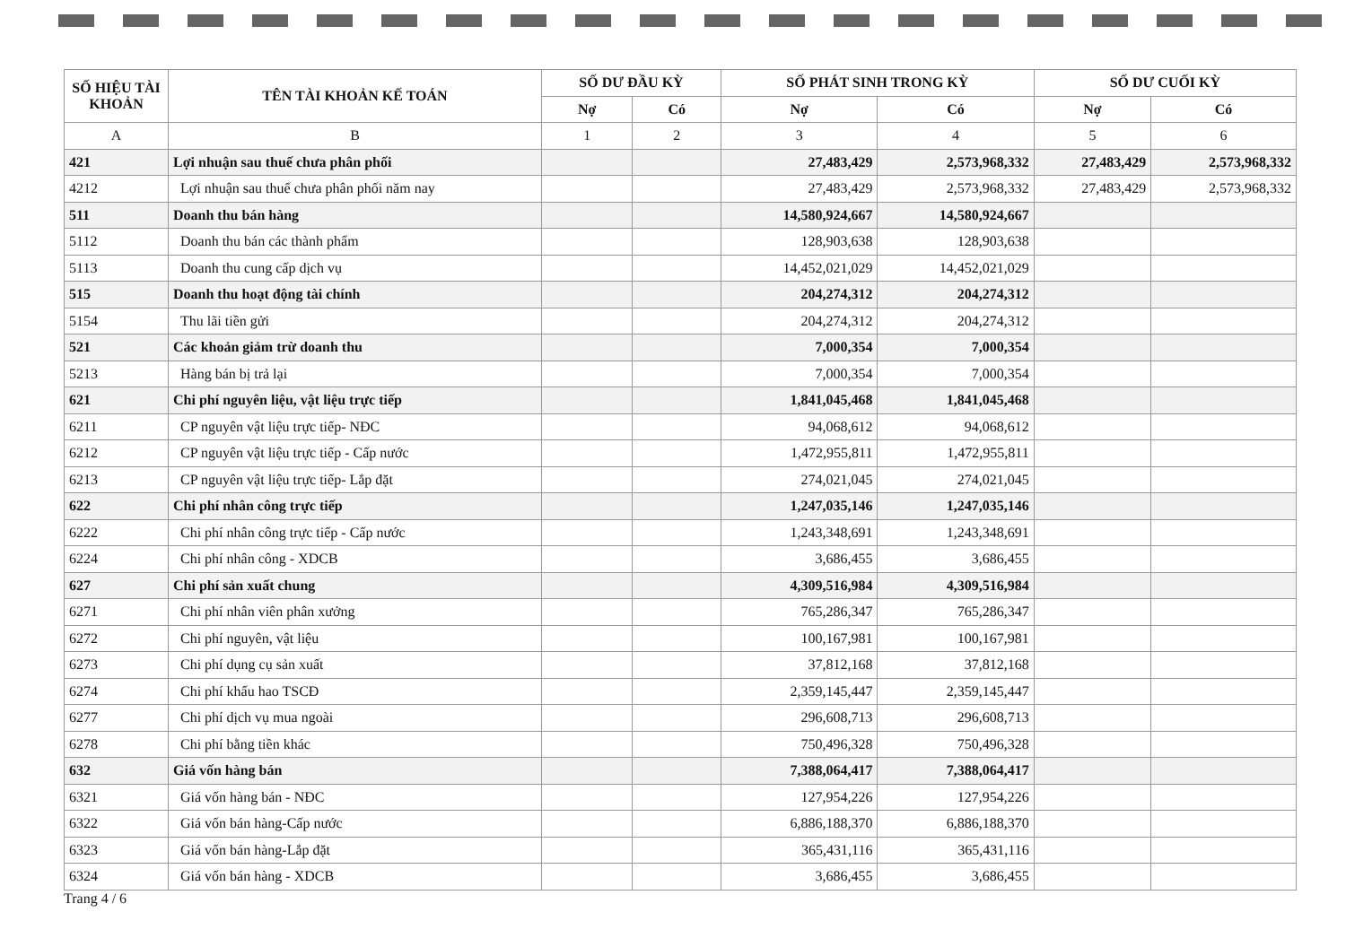| SỐ HIỆU TÀI KHOẢN | TÊN TÀI KHOẢN KẾ TOÁN | SỐ DƯ ĐẦU KỲ | | SỐ PHÁT SINH TRONG KỲ | | SỐ DƯ CUỐI KỲ | |
| --- | --- | --- | --- | --- | --- | --- | --- |
| | | Nợ | Có | Nợ | Có | Nợ | Có |
| A | B | 1 | 2 | 3 | 4 | 5 | 6 |
| 421 | Lợi nhuận sau thuế chưa phân phối | | | 27,483,429 | 2,573,968,332 | 27,483,429 | 2,573,968,332 |
| 4212 | Lợi nhuận sau thuế chưa phân phối năm nay | | | 27,483,429 | 2,573,968,332 | 27,483,429 | 2,573,968,332 |
| 511 | Doanh thu bán hàng | | | 14,580,924,667 | 14,580,924,667 | | |
| 5112 | Doanh thu bán các thành phẩm | | | 128,903,638 | 128,903,638 | | |
| 5113 | Doanh thu cung cấp dịch vụ | | | 14,452,021,029 | 14,452,021,029 | | |
| 515 | Doanh thu hoạt động tài chính | | | 204,274,312 | 204,274,312 | | |
| 5154 | Thu lãi tiền gửi | | | 204,274,312 | 204,274,312 | | |
| 521 | Các khoản giảm trừ doanh thu | | | 7,000,354 | 7,000,354 | | |
| 5213 | Hàng bán bị trả lại | | | 7,000,354 | 7,000,354 | | |
| 621 | Chi phí nguyên liệu, vật liệu trực tiếp | | | 1,841,045,468 | 1,841,045,468 | | |
| 6211 | CP nguyên vật liệu trực tiếp- NĐC | | | 94,068,612 | 94,068,612 | | |
| 6212 | CP nguyên vật liệu trực tiếp - Cấp nước | | | 1,472,955,811 | 1,472,955,811 | | |
| 6213 | CP nguyên vật liệu trực tiếp- Lắp đặt | | | 274,021,045 | 274,021,045 | | |
| 622 | Chi phí nhân công trực tiếp | | | 1,247,035,146 | 1,247,035,146 | | |
| 6222 | Chi phí nhân công trực tiếp - Cấp nước | | | 1,243,348,691 | 1,243,348,691 | | |
| 6224 | Chi phí nhân công - XDCB | | | 3,686,455 | 3,686,455 | | |
| 627 | Chi phí sản xuất chung | | | 4,309,516,984 | 4,309,516,984 | | |
| 6271 | Chi phí nhân viên phân xưởng | | | 765,286,347 | 765,286,347 | | |
| 6272 | Chi phí nguyên, vật liệu | | | 100,167,981 | 100,167,981 | | |
| 6273 | Chi phí dụng cụ sản xuất | | | 37,812,168 | 37,812,168 | | |
| 6274 | Chi phí khấu hao TSCĐ | | | 2,359,145,447 | 2,359,145,447 | | |
| 6277 | Chi phí dịch vụ mua ngoài | | | 296,608,713 | 296,608,713 | | |
| 6278 | Chi phí bằng tiền khác | | | 750,496,328 | 750,496,328 | | |
| 632 | Giá vốn hàng bán | | | 7,388,064,417 | 7,388,064,417 | | |
| 6321 | Giá vốn hàng bán - NĐC | | | 127,954,226 | 127,954,226 | | |
| 6322 | Giá vốn bán hàng-Cấp nước | | | 6,886,188,370 | 6,886,188,370 | | |
| 6323 | Giá vốn bán hàng-Lắp đặt | | | 365,431,116 | 365,431,116 | | |
| 6324 | Giá vốn bán hàng - XDCB | | | 3,686,455 | 3,686,455 | | |
Trang 4 / 6